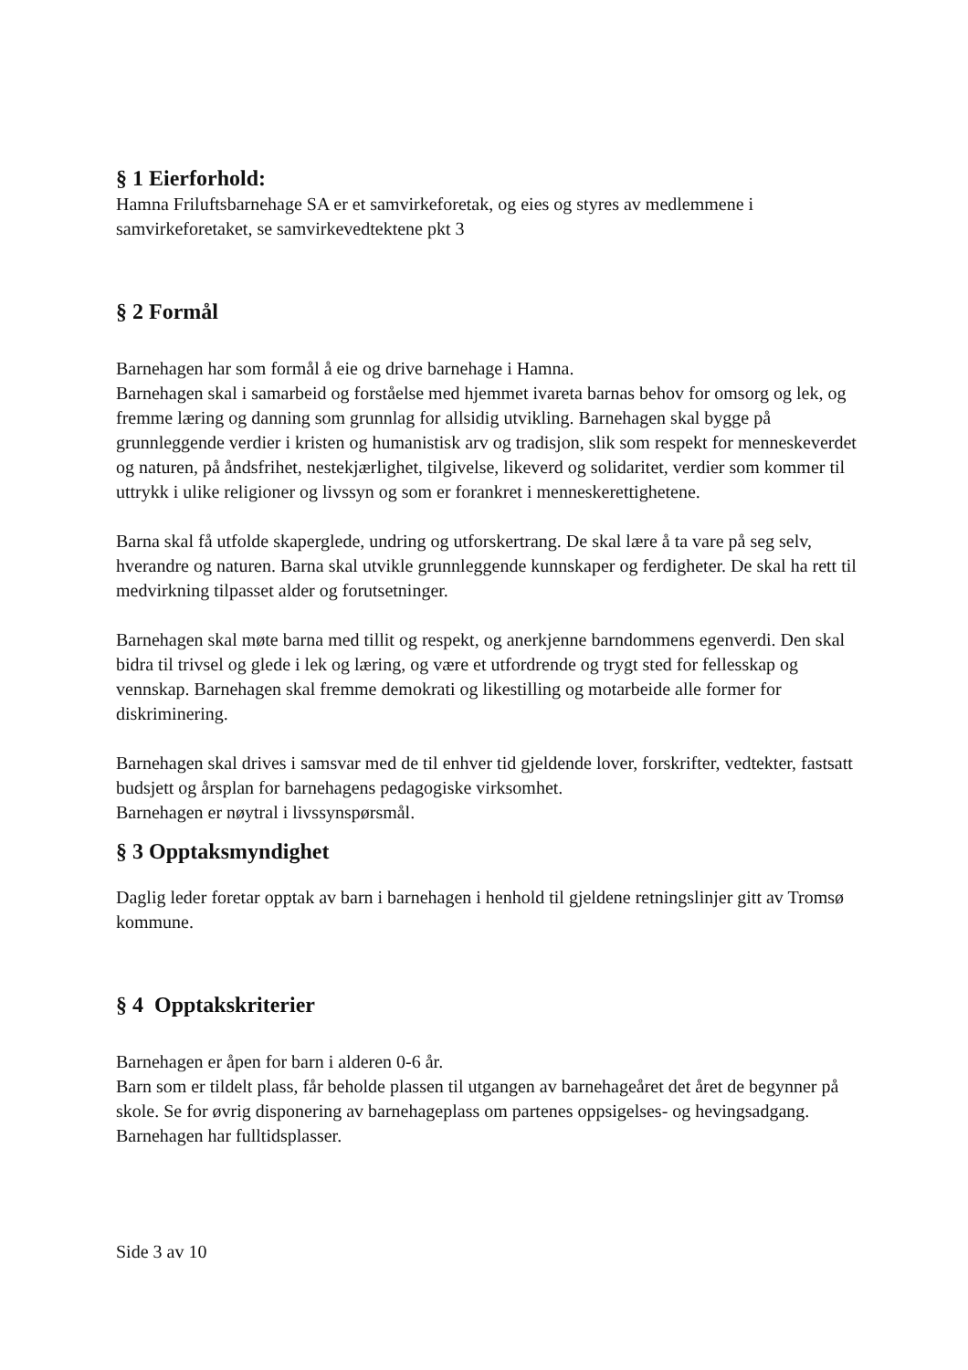§ 1 Eierforhold:
Hamna Friluftsbarnehage SA er et samvirkeforetak, og eies og styres av medlemmene i samvirkeforetaket, se samvirkevedtektene pkt 3
§ 2 Formål
Barnehagen har som formål å eie og drive barnehage i Hamna.
Barnehagen skal i samarbeid og forståelse med hjemmet ivareta barnas behov for omsorg og lek, og fremme læring og danning som grunnlag for allsidig utvikling. Barnehagen skal bygge på grunnleggende verdier i kristen og humanistisk arv og tradisjon, slik som respekt for menneskeverdet og naturen, på åndsfrihet, nestekjærlighet, tilgivelse, likeverd og solidaritet, verdier som kommer til uttrykk i ulike religioner og livssyn og som er forankret i menneskerettighetene.
Barna skal få utfolde skaperglede, undring og utforskertrang. De skal lære å ta vare på seg selv, hverandre og naturen. Barna skal utvikle grunnleggende kunnskaper og ferdigheter. De skal ha rett til medvirkning tilpasset alder og forutsetninger.
Barnehagen skal møte barna med tillit og respekt, og anerkjenne barndommens egenverdi. Den skal bidra til trivsel og glede i lek og læring, og være et utfordrende og trygt sted for fellesskap og vennskap. Barnehagen skal fremme demokrati og likestilling og motarbeide alle former for diskriminering.
Barnehagen skal drives i samsvar med de til enhver tid gjeldende lover, forskrifter, vedtekter, fastsatt budsjett og årsplan for barnehagens pedagogiske virksomhet.
Barnehagen er nøytral i livssynspørsmål.
§ 3 Opptaksmyndighet
Daglig leder foretar opptak av barn i barnehagen i henhold til gjeldene retningslinjer gitt av Tromsø kommune.
§ 4 Opptakskriterier
Barnehagen er åpen for barn i alderen 0-6 år.
Barn som er tildelt plass, får beholde plassen til utgangen av barnehageåret det året de begynner på skole. Se for øvrig disponering av barnehageplass om partenes oppsigelses- og hevingsadgang. Barnehagen har fulltidsplasser.
Side 3 av 10